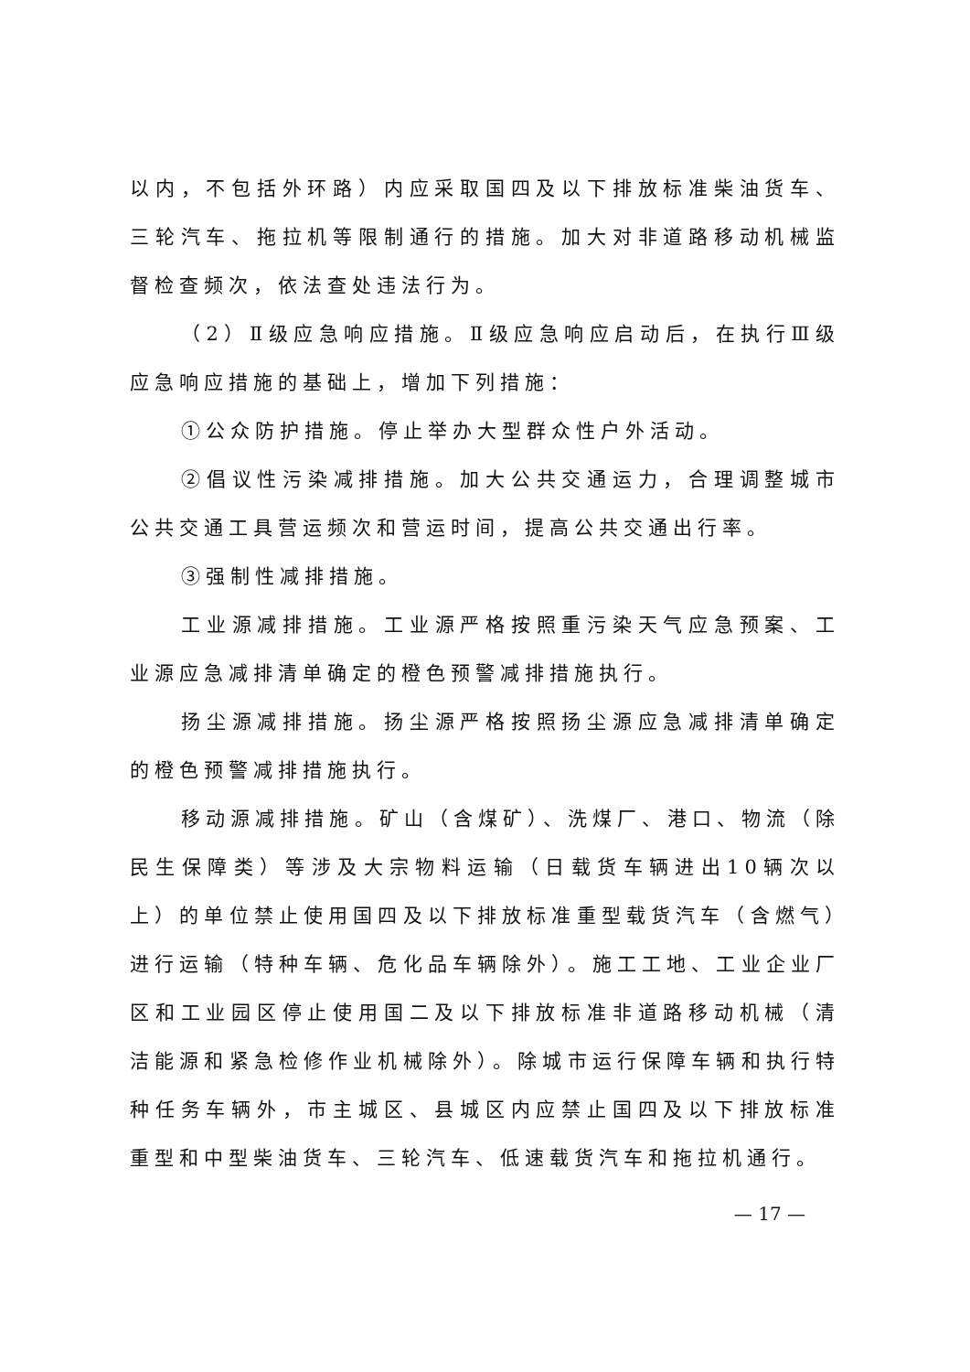以内，不包括外环路）内应采取国四及以下排放标准柴油货车、三轮汽车、拖拉机等限制通行的措施。加大对非道路移动机械监督检查频次，依法查处违法行为。
（2）Ⅱ级应急响应措施。Ⅱ级应急响应启动后，在执行Ⅲ级应急响应措施的基础上，增加下列措施：
①公众防护措施。停止举办大型群众性户外活动。
②倡议性污染减排措施。加大公共交通运力，合理调整城市公共交通工具营运频次和营运时间，提高公共交通出行率。
③强制性减排措施。
工业源减排措施。工业源严格按照重污染天气应急预案、工业源应急减排清单确定的橙色预警减排措施执行。
扬尘源减排措施。扬尘源严格按照扬尘源应急减排清单确定的橙色预警减排措施执行。
移动源减排措施。矿山（含煤矿）、洗煤厂、港口、物流（除民生保障类）等涉及大宗物料运输（日载货车辆进出10辆次以上）的单位禁止使用国四及以下排放标准重型载货汽车（含燃气）进行运输（特种车辆、危化品车辆除外）。施工工地、工业企业厂区和工业园区停止使用国二及以下排放标准非道路移动机械（清洁能源和紧急检修作业机械除外）。除城市运行保障车辆和执行特种任务车辆外，市主城区、县城区内应禁止国四及以下排放标准重型和中型柴油货车、三轮汽车、低速载货汽车和拖拉机通行。
— 17 —